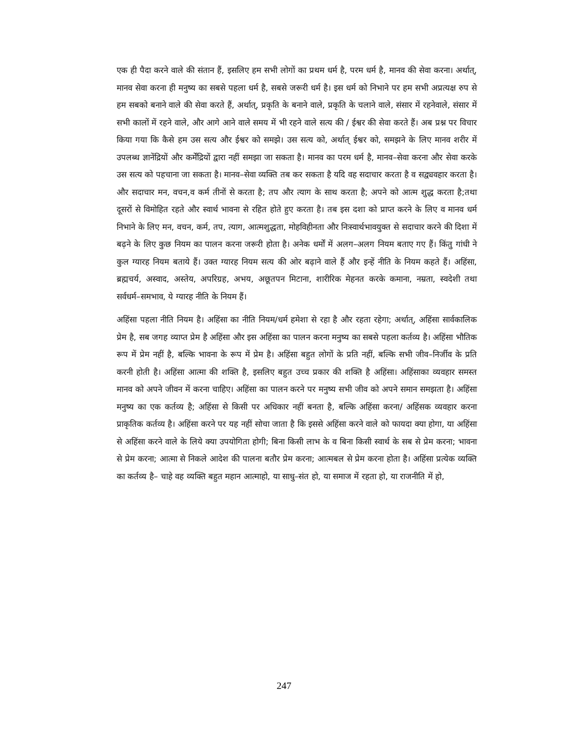एक ही पैदा करने वाले की संतान हैं, इसलिए हम सभी लोगों का प्रथम धर्म है, परम धर्म है, मानव की सेवा करना। अर्थात्, मानव सेवा करना ही मनुष्य का सबसे पहला धर्म है, सबसे जरूरी धर्म है। इस धर्म को निभाने पर हम सभी अप्रत्यक्ष रुप से हम सबको बनाने वाले की सेवा करते हैं, अर्थात्, प्रकृति के बनाने वाले, प्रकृति के चलाने वाले, संसार में रहनेवाले, संसार में सभी कालों में रहने वाले, और आगे आने वाले समय में भी रहने वाले सत्य की / ईश्वर की सेवा करते हैं। अब प्रश्न पर विचार किया गया कि कैसे हम उस सत्य और ईश्वर को समझे। उस सत्य को, अर्थात् ईश्वर को, समझने के लिए मानव शरीर में उपलब्ध ज्ञानेंद्रियों और कर्मेंद्रियों द्वारा नहीं समझा जा सकता है। मानव का परम धर्म है, मानव–सेवा करना और सेवा करके उस सत्य को पहचाना जा सकता है। मानव–सेवा व्यक्ति तब कर सकता है यदि वह सदाचार करता है व सद्व्यवहार करता है। और सदाचार मन, वचन,व कर्म तीनों से करता है; तप और त्याग के साथ करता है; अपने को आत्म शुद्ध करता है;तथा दूसरों से विमोहित रहते और स्वार्थ भावना से रहित होते हुए करता है। तब इस दशा को प्राप्त करने के लिए व मानव धर्म निभाने के लिए मन, वचन, कर्म, तप, त्याग, आत्मशुद्धता, मोहविहीनता और निःस्वार्थभावयुक्त से सदाचार करने की दिशा में बढ़ने के लिए कुछ नियम का पालन करना जरूरी होता है। अनेक धर्मों में अलग–अलग नियम बताए गए हैं। किंतु गांधी ने कुल ग्यारह नियम बताये हैं। उक्त ग्यारह नियम सत्य की ओर बढ़ाने वाले हैं और इन्हें नीति के नियम कहते हैं। अहिंसा, ब्रह्मचर्य, अस्वाद, अस्तेय, अपरिग्रह, अभय, अछूतपन मिटाना, शारीरिक मेहनत करके कमाना, नम्रता, स्वदेशी तथा सर्वधर्म–समभाव, ये ग्यारह नीति के नियम हैं।
अहिंसा पहला नीति नियम है। अहिंसा का नीति नियम/धर्म हमेशा से रहा है और रहता रहेगा; अर्थात्, अहिंसा सार्वकालिक प्रेम है, सब जगह व्याप्त प्रेम है अहिंसा और इस अहिंसा का पालन करना मनुष्य का सबसे पहला कर्तव्य है। अहिंसा भौतिक रूप में प्रेम नहीं है, बल्कि भावना के रूप में प्रेम है। अहिंसा बहुत लोगों के प्रति नहीं, बल्कि सभी जीव–निर्जीव के प्रति करनी होती है। अहिंसा आत्मा की शक्ति है, इसलिए बहुत उच्च प्रकार की शक्ति है अहिंसा। अहिंसाका व्यवहार समस्त मानव को अपने जीवन में करना चाहिए। अहिंसा का पालन करने पर मनुष्य सभी जीव को अपने समान समझता है। अहिंसा मनुष्य का एक कर्तव्य है; अहिंसा से किसी पर अधिकार नहीं बनता है, बल्कि अहिंसा करना/ अहिंसक व्यवहार करना प्राकृतिक कर्तव्य है। अहिंसा करने पर यह नहीं सोचा जाता है कि इससे अहिंसा करने वाले को फायदा क्या होगा, या अहिंसा से अहिंसा करने वाले के लिये क्या उपयोगिता होगी; बिना किसी लाभ के व बिना किसी स्वार्थ के सब से प्रेम करना; भावना से प्रेम करना; आत्मा से निकले आदेश की पालना बतौर प्रेम करना; आत्मबल से प्रेम करना होता है। अहिंसा प्रत्येक व्यक्ति का कर्तव्य है– चाहे वह व्यक्ति बहुत महान आत्माहो, या साधु–संत हो, या समाज में रहता हो, या राजनीति में हो,
247